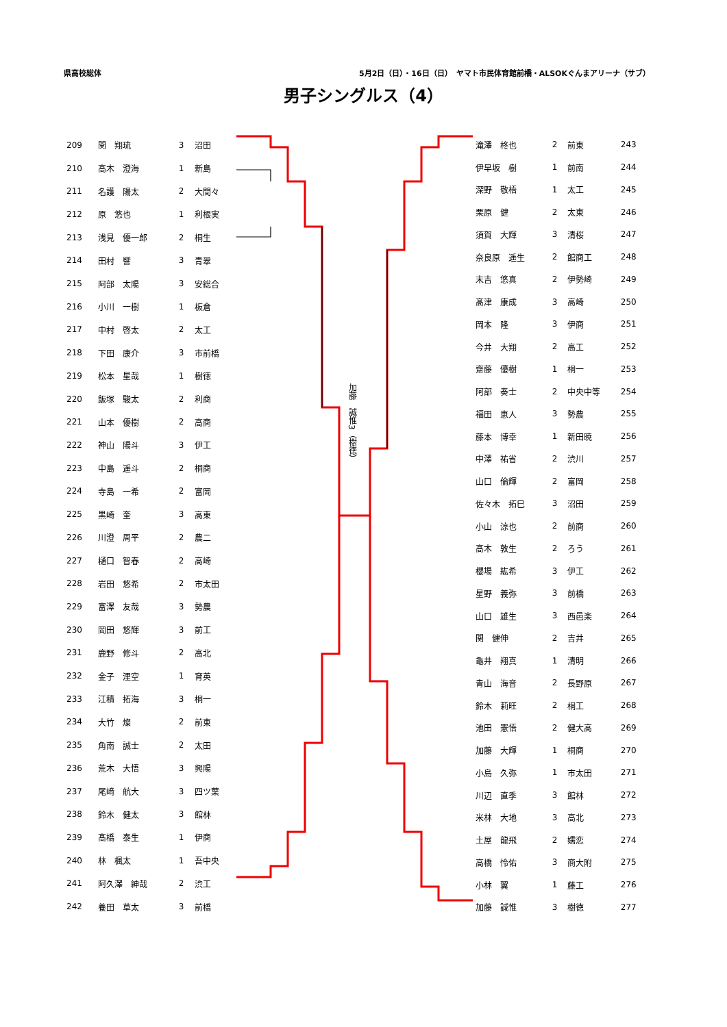県高校総体 5月2日（日）・16日（日）　ヤマト市民体育館前橋・ALSOKぐんまアリーナ（サブ）
男子シングルス（4）
| 209 | 関 翔琉 | 3 | 沼田 |
| 210 | 高木 澄海 | 1 | 新島 |
| 211 | 名護 陽太 | 2 | 大間々 |
| 212 | 原 悠也 | 1 | 利根実 |
| 213 | 浅見 優一郎 | 2 | 桐生 |
| 214 | 田村 響 | 3 | 青翠 |
| 215 | 阿部 太陽 | 3 | 安総合 |
| 216 | 小川 一樹 | 1 | 板倉 |
| 217 | 中村 啓太 | 2 | 太工 |
| 218 | 下田 康介 | 3 | 市前橋 |
| 219 | 松本 星哉 | 1 | 樹徳 |
| 220 | 飯塚 駿太 | 2 | 利商 |
| 221 | 山本 優樹 | 2 | 高商 |
| 222 | 神山 陽斗 | 3 | 伊工 |
| 223 | 中島 遥斗 | 2 | 桐商 |
| 224 | 寺島 一希 | 2 | 富岡 |
| 225 | 黒崎 奎 | 3 | 高東 |
| 226 | 川澄 周平 | 2 | 農二 |
| 227 | 樋口 智春 | 2 | 高崎 |
| 228 | 岩田 悠希 | 2 | 市太田 |
| 229 | 富澤 友哉 | 3 | 勢農 |
| 230 | 岡田 悠輝 | 3 | 前工 |
| 231 | 鹿野 修斗 | 2 | 高北 |
| 232 | 金子 浬空 | 1 | 育英 |
| 233 | 江積 拓海 | 3 | 桐一 |
| 234 | 大竹 燦 | 2 | 前東 |
| 235 | 角南 誠士 | 2 | 太田 |
| 236 | 荒木 大悟 | 3 | 興陽 |
| 237 | 尾﨑 航大 | 3 | 四ツ葉 |
| 238 | 鈴木 健太 | 3 | 館林 |
| 239 | 髙橋 泰生 | 1 | 伊商 |
| 240 | 林 楓太 | 1 | 吾中央 |
| 241 | 阿久澤 紳哉 | 2 | 渋工 |
| 242 | 養田 草太 | 3 | 前橋 |
加藤　誠惟3（樹徳）
| 滝澤 柊也 | 2 | 前東 | 243 |
| 伊早坂 樹 | 1 | 前南 | 244 |
| 深野 敬梧 | 1 | 太工 | 245 |
| 栗原 健 | 2 | 太東 | 246 |
| 須賀 大輝 | 3 | 清桜 | 247 |
| 奈良原 遥生 | 2 | 館商工 | 248 |
| 末吉 悠真 | 2 | 伊勢崎 | 249 |
| 髙津 康成 | 3 | 高崎 | 250 |
| 岡本 隆 | 3 | 伊商 | 251 |
| 今井 大翔 | 2 | 高工 | 252 |
| 齋藤 優樹 | 1 | 桐一 | 253 |
| 阿部 奏士 | 2 | 中央中等 | 254 |
| 福田 恵人 | 3 | 勢農 | 255 |
| 藤本 博幸 | 1 | 新田暁 | 256 |
| 中澤 祐省 | 2 | 渋川 | 257 |
| 山口 倫輝 | 2 | 富岡 | 258 |
| 佐々木 拓巳 | 3 | 沼田 | 259 |
| 小山 涼也 | 2 | 前商 | 260 |
| 髙木 敦生 | 2 | ろう | 261 |
| 櫻場 紘希 | 3 | 伊工 | 262 |
| 星野 義弥 | 3 | 前橋 | 263 |
| 山口 雄生 | 3 | 西邑楽 | 264 |
| 関 健伸 | 2 | 吉井 | 265 |
| 龜井 翔真 | 1 | 清明 | 266 |
| 青山 海音 | 2 | 長野原 | 267 |
| 鈴木 莉旺 | 2 | 桐工 | 268 |
| 池田 憲悟 | 2 | 健大高 | 269 |
| 加藤 大輝 | 1 | 桐商 | 270 |
| 小島 久弥 | 1 | 市太田 | 271 |
| 川辺 直季 | 3 | 館林 | 272 |
| 米林 大地 | 3 | 高北 | 273 |
| 土屋 龍飛 | 2 | 嬬恋 | 274 |
| 高橋 怜佑 | 3 | 商大附 | 275 |
| 小林 翼 | 1 | 藤工 | 276 |
| 加藤 誠惟 | 3 | 樹徳 | 277 |